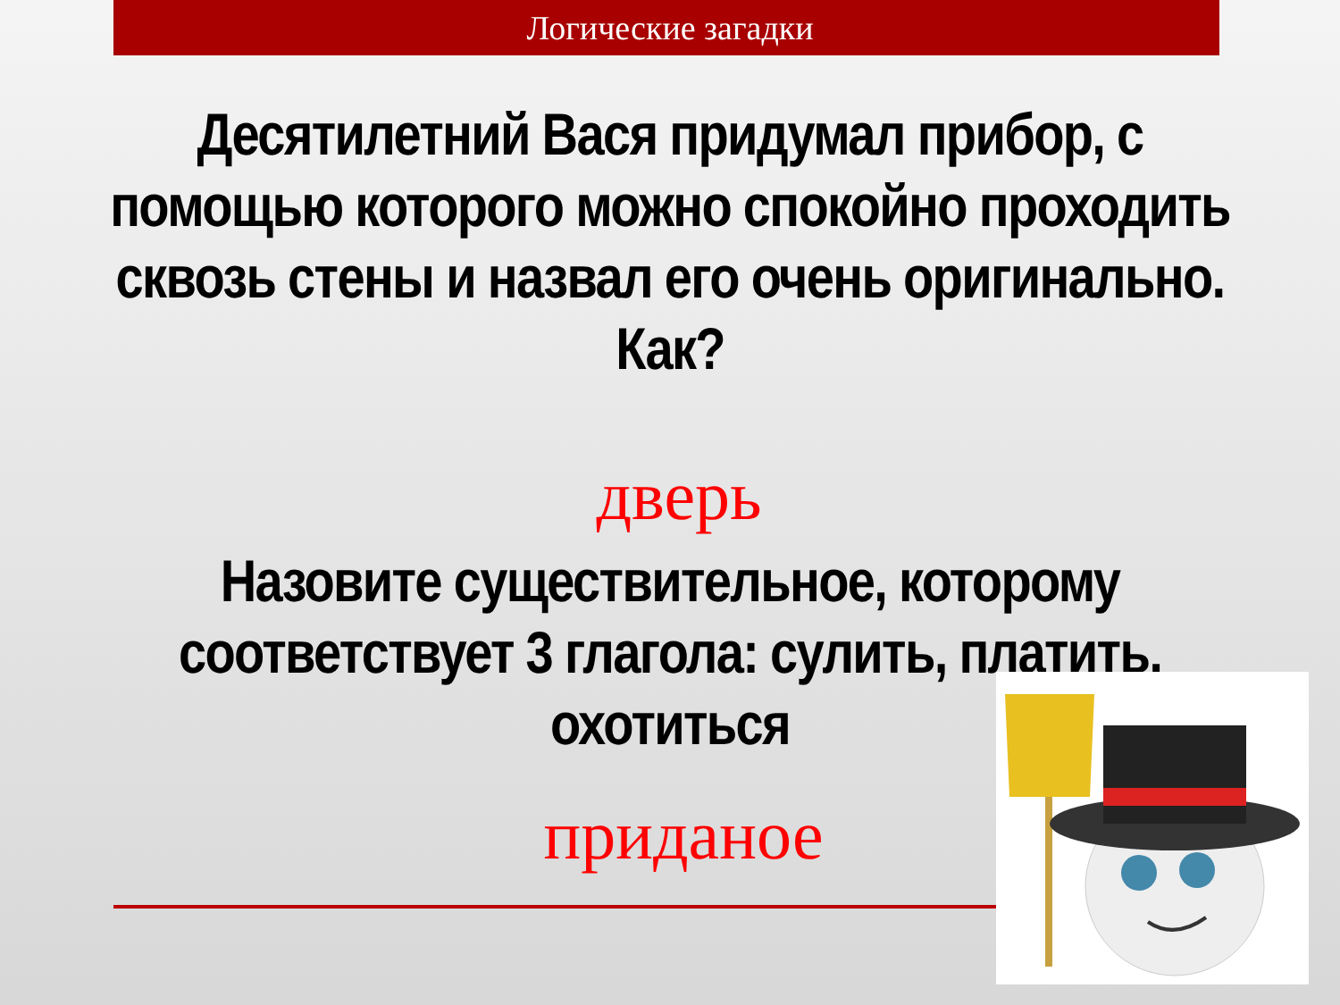Логические загадки
Десятилетний Вася придумал прибор, с помощью которого можно спокойно проходить сквозь стены и назвал его очень оригинально. Как?
дверь
Назовите существительное, которому соответствует 3 глагола: сулить, платить, охотиться
приданое